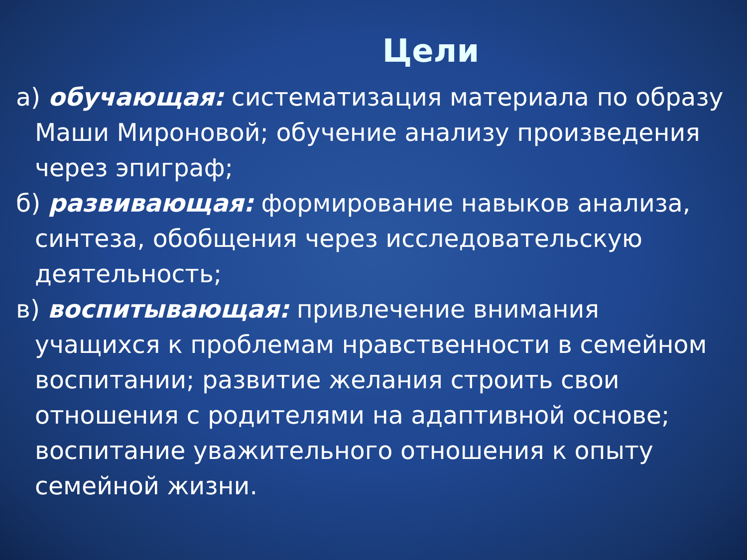Цели
а) обучающая: систематизация материала по образу Маши Мироновой; обучение анализу произведения через эпиграф;
б) развивающая: формирование навыков анализа, синтеза, обобщения через исследовательскую деятельность;
в) воспитывающая: привлечение внимания учащихся к проблемам нравственности в семейном воспитании; развитие желания строить свои отношения с родителями на адаптивной основе; воспитание уважительного отношения к опыту семейной жизни.